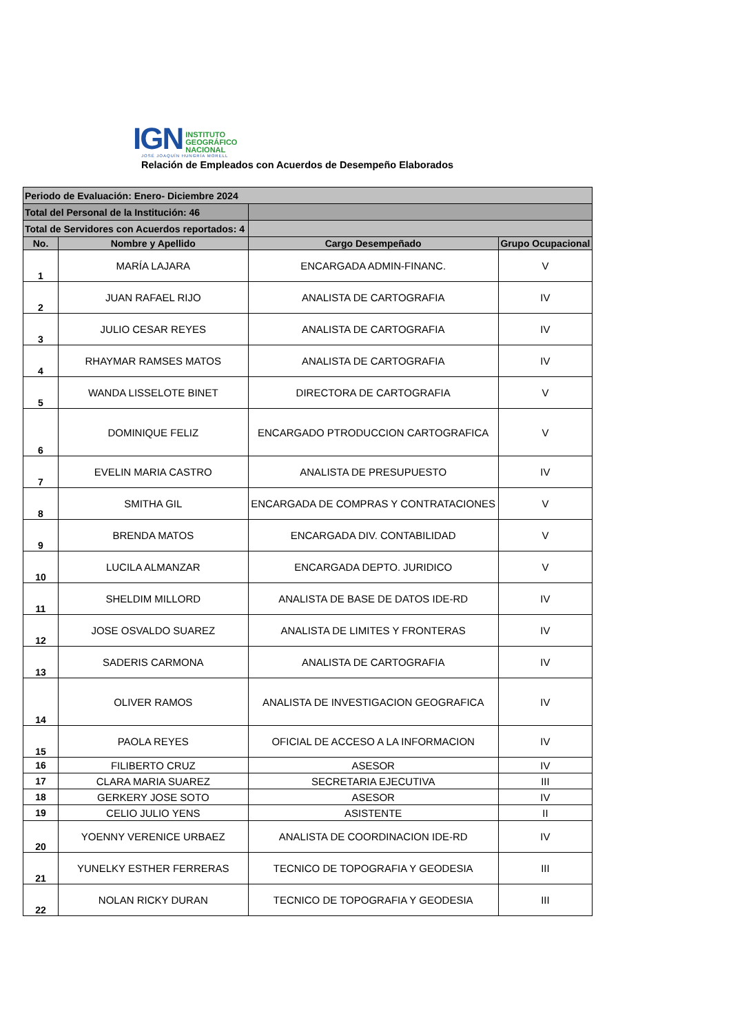IGN INSTITUTO
GEOGRÁFICO
NACIONAL
JOSÉ JOAQUÍN HUNGRÍA MORELL
Relación de Empleados con Acuerdos de Desempeño Elaborados
| Periodo de Evaluación: Enero- Diciembre 2024 | | | |
| Total del Personal de la Institución: 46 | | | |
| Total de Servidores con Acuerdos reportados: 4 | | | |
| No. | Nombre y Apellido | Cargo Desempeñado | Grupo Ocupacional |
| 1 | MARÍA LAJARA | ENCARGADA ADMIN-FINANC. | V |
| 2 | JUAN RAFAEL RIJO | ANALISTA DE CARTOGRAFIA | IV |
| 3 | JULIO CESAR REYES | ANALISTA DE CARTOGRAFIA | IV |
| 4 | RHAYMAR RAMSES MATOS | ANALISTA DE CARTOGRAFIA | IV |
| 5 | WANDA LISSELOTE BINET | DIRECTORA DE CARTOGRAFIA | V |
| 6 | DOMINIQUE FELIZ | ENCARGADO PTRODUCCION CARTOGRAFICA | V |
| 7 | EVELIN MARIA CASTRO | ANALISTA DE PRESUPUESTO | IV |
| 8 | SMITHA GIL | ENCARGADA DE COMPRAS Y CONTRATACIONES | V |
| 9 | BRENDA MATOS | ENCARGADA DIV. CONTABILIDAD | V |
| 10 | LUCILA ALMANZAR | ENCARGADA DEPTO. JURIDICO | V |
| 11 | SHELDIM MILLORD | ANALISTA DE BASE DE DATOS IDE-RD | IV |
| 12 | JOSE OSVALDO SUAREZ | ANALISTA DE LIMITES Y FRONTERAS | IV |
| 13 | SADERIS CARMONA | ANALISTA DE CARTOGRAFIA | IV |
| 14 | OLIVER RAMOS | ANALISTA DE INVESTIGACION GEOGRAFICA | IV |
| 15 | PAOLA REYES | OFICIAL DE ACCESO A LA INFORMACION | IV |
| 16 | FILIBERTO CRUZ | ASESOR | IV |
| 17 | CLARA MARIA SUAREZ | SECRETARIA EJECUTIVA | III |
| 18 | GERKERY JOSE SOTO | ASESOR | IV |
| 19 | CELIO JULIO YENS | ASISTENTE | II |
| 20 | YOENNY VERENICE URBAEZ | ANALISTA DE COORDINACION IDE-RD | IV |
| 21 | YUNELKY ESTHER FERRERAS | TECNICO DE TOPOGRAFIA Y GEODESIA | III |
| 22 | NOLAN RICKY DURAN | TECNICO DE TOPOGRAFIA Y GEODESIA | III |